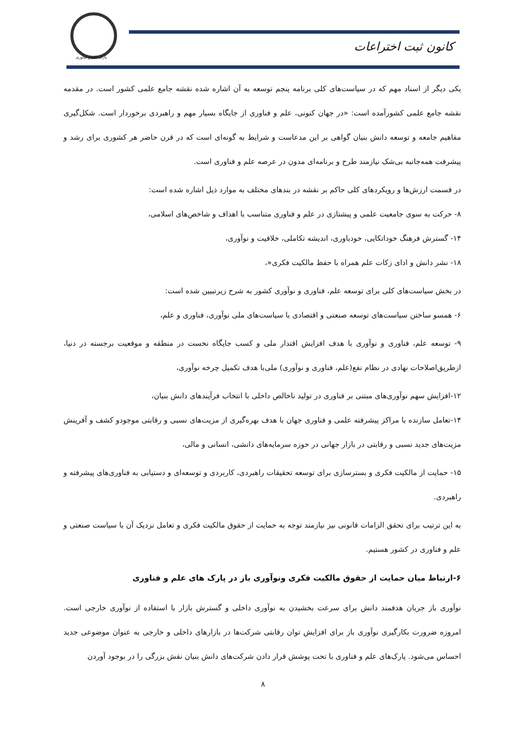پارک علم و فناوری
کانون ثبت اختراعات
یکی دیگر از اسناد مهم که در سیاست‌های کلی برنامه پنجم توسعه به آن اشاره شده نقشه جامع علمی کشور است. در مقدمه نقشه جامع علمی کشورآمده است: «در جهان کنونی، علم و فناوری از جایگاه بسیار مهم و راهبردی برخوردار است. شکل‌گیری مفاهیم جامعه و توسعه دانش بنیان گواهی بر این مدعاست و شرایط به گونه‌ای است که در قرن حاضر هر کشوری برای رشد و پیشرفت همه‌جانبه بی‌شک نیازمند طرح و برنامه‌ای مدون در عرصه علم و فناوری است.
در قسمت ارزش‌ها و رویکردهای کلی حاکم بر نقشه در بندهای مختلف به موارد ذیل اشاره شده است:
۸- حرکت به سوی جامعیت علمی و پیشتازی در علم و فناوری متناسب با اهداف و شاخص‌های اسلامی،
۱۴- گسترش فرهنگ خوداتکایی، خودباوری، اندیشه تکاملی، خلاقیت و نوآوری،
۱۸- نشر دانش و ادای زکات علم همراه با حفظ مالکیت فکری«،
در بخش سیاست‌های کلی برای توسعه علم، فناوری و نوآوری کشور به شرح زیرتبیین شده است:
۶- همسو ساختن سیاست‌های توسعه صنعتی و اقتصادی با سیاست‌های ملی نوآوری، فناوری و علم،
۹- توسعه علم، فناوری و نوآوری با هدف افزایش اقتدار ملی و کسب جایگاه نخست در منطقه و موقعیت برجسته در دنیا، ازطریق‌اصلاحات نهادی در نظام نفع(علم، فناوری و نوآوری) ملی‌با هدف تکمیل چرخه نوآوری،
۱۲-افزایش سهم نوآوری‌های مبتنی بر فناوری در تولید ناخالص داخلی با انتخاب فرآیندهای دانش بنیان،
۱۴-تعامل سازنده با مراکز پیشرفته علمی و فناوری جهان با هدف بهره‌گیری از مزیت‌های نسبی و رقابتی موجودو کشف و آفرینش مزیت‌های جدید نسبی و رقابتی در بازار جهانی در حوزه سرمایه‌های دانشی، انسانی و مالی،
۱۵- حمایت از مالکیت فکری و بسترسازی برای توسعه تحقیقات راهبردی، کاربردی و توسعه‌ای و دستیابی به فناوری‌های پیشرفته و راهبردی.
به این ترتیب برای تحقق الزامات قانونی نیز نیازمند توجه به حمایت از حقوق مالکیت فکری و تعامل نزدیک آن با سیاست صنعتی و علم و فناوری در کشور هستیم.
۶-ارتباط میان حمایت از حقوق مالکیت فکری ونوآوری باز در پارک های علم و فناوری
نوآوری باز جریان هدفمند دانش برای سرعت بخشیدن به نوآوری داخلی و گسترش بازار با استفاده از نوآوری خارجی است. امروزه ضرورت بکارگیری نوآوری باز برای افزایش توان رقابتی شرکت‌ها در بازارهای داخلی و خارجی به عنوان موضوعی جدید احساس می‌شود. پارک‌های علم و فناوری با تحت پوشش قرار دادن شرکت‌های دانش بنیان نقش بزرگی را در بوجود آوردن
۸